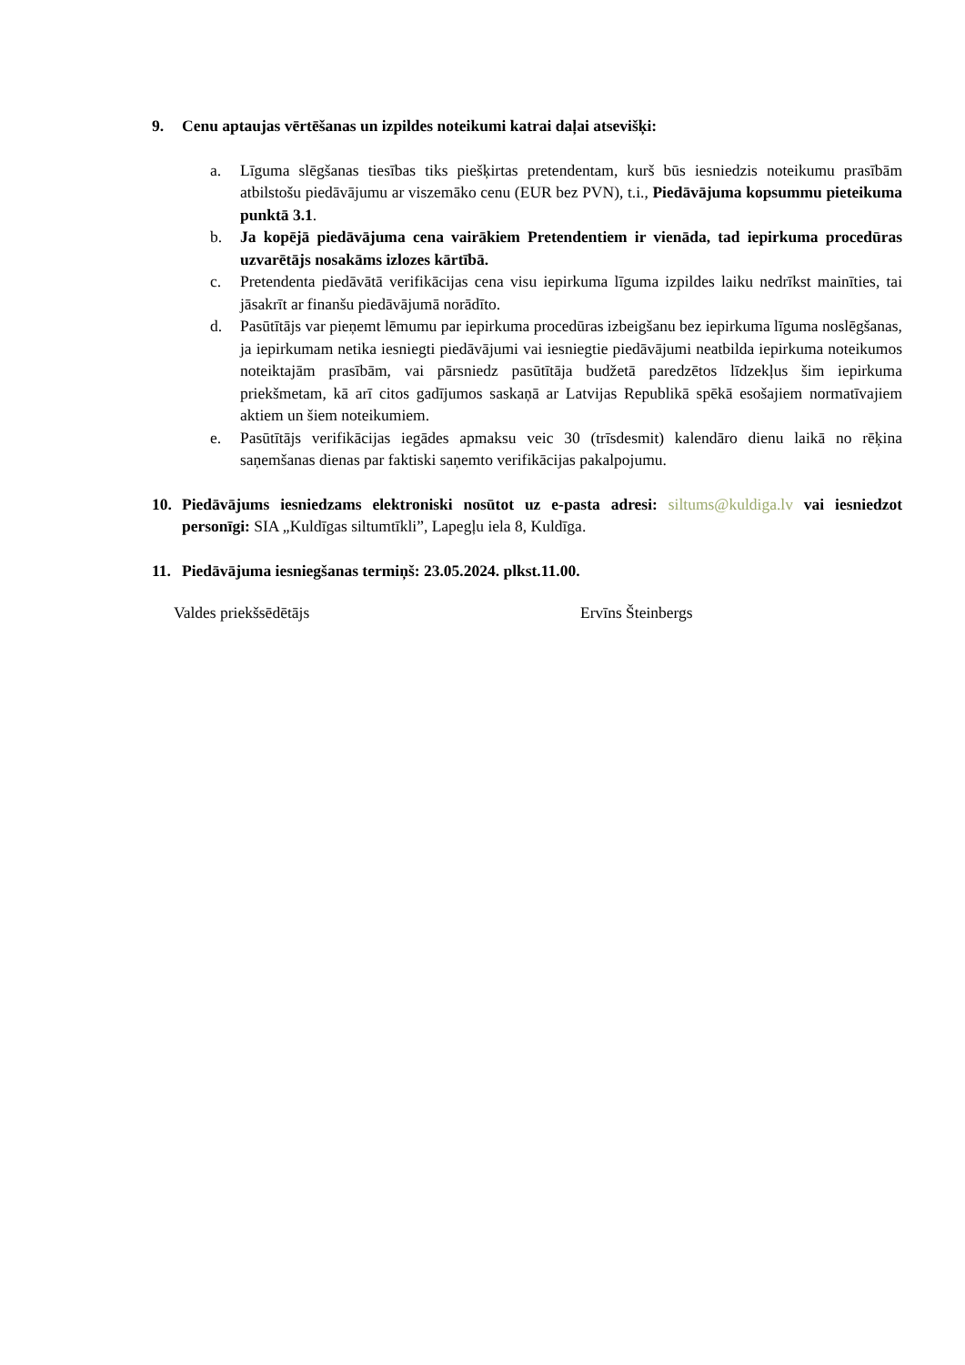9. Cenu aptaujas vērtēšanas un izpildes noteikumi katrai daļai atsevišķi:
a. Līguma slēgšanas tiesības tiks piešķirtas pretendentam, kurš būs iesniedzis noteikumu prasībām atbilstošu piedāvājumu ar viszemāko cenu (EUR bez PVN), t.i., Piedāvājuma kopsummu pieteikuma punktā 3.1.
b. Ja kopējā piedāvājuma cena vairākiem Pretendentiem ir vienāda, tad iepirkuma procedūras uzvarētājs nosakāms izlozes kārtībā.
c. Pretendenta piedāvātā verifikācijas cena visu iepirkuma līguma izpildes laiku nedrīkst mainīties, tai jāsakrīt ar finanšu piedāvājumā norādīto.
d. Pasūtītājs var pieņemt lēmumu par iepirkuma procedūras izbeigšanu bez iepirkuma līguma noslēgšanas, ja iepirkumam netika iesniegti piedāvājumi vai iesniegtie piedāvājumi neatbilda iepirkuma noteikumos noteiktajām prasībām, vai pārsniedz pasūtītāja budžetā paredzētos līdzekļus šim iepirkuma priekšmetam, kā arī citos gadījumos saskaņā ar Latvijas Republikā spēkā esošajiem normatīvajiem aktiem un šiem noteikumiem.
e. Pasūtītājs verifikācijas iegādes apmaksu veic 30 (trīsdesmit) kalendāro dienu laikā no rēķina saņemšanas dienas par faktiski saņemto verifikācijas pakalpojumu.
10. Piedāvājums iesniedzams elektroniski nosūtot uz e-pasta adresi: siltums@kuldiga.lv vai iesniedzot personīgi: SIA „Kuldīgas siltumtīkli”, Lapegļu iela 8, Kuldīga.
11. Piedāvājuma iesniegšanas termiņš: 23.05.2024. plkst.11.00.
Valdes priekšsēdētājs Ervīns Šteinbergs